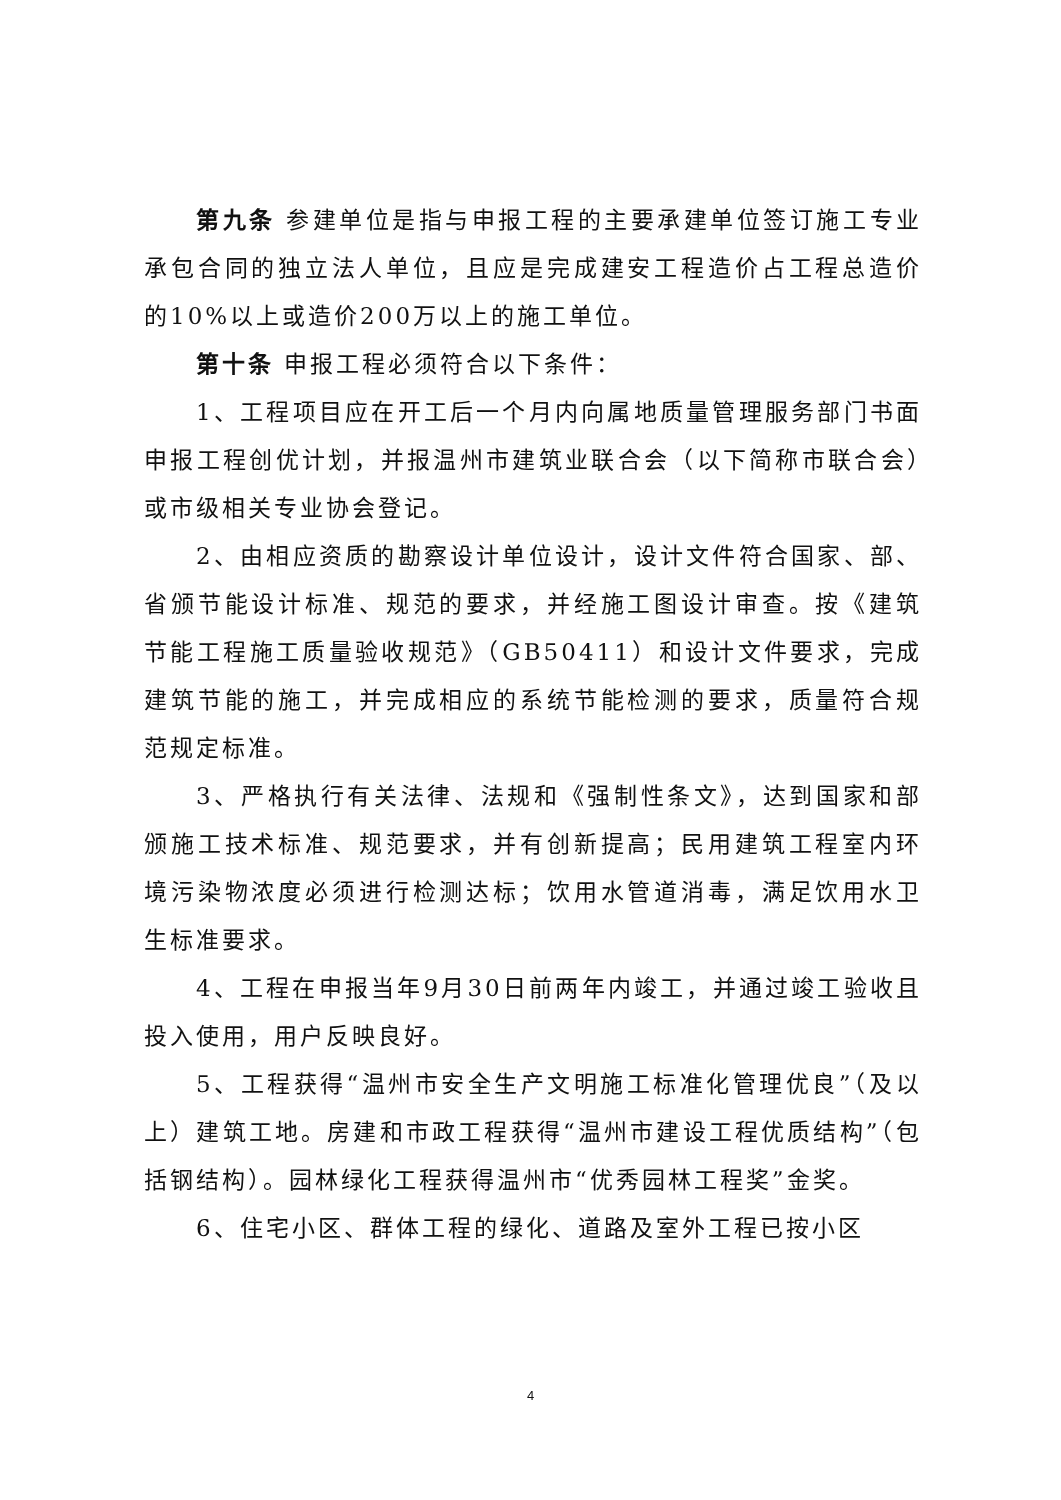第九条 参建单位是指与申报工程的主要承建单位签订施工专业承包合同的独立法人单位，且应是完成建安工程造价占工程总造价的10%以上或造价200万以上的施工单位。
第十条 申报工程必须符合以下条件：
1、工程项目应在开工后一个月内向属地质量管理服务部门书面申报工程创优计划，并报温州市建筑业联合会（以下简称市联合会）或市级相关专业协会登记。
2、由相应资质的勘察设计单位设计，设计文件符合国家、部、省颁节能设计标准、规范的要求，并经施工图设计审查。按《建筑节能工程施工质量验收规范》（GB50411）和设计文件要求，完成建筑节能的施工，并完成相应的系统节能检测的要求，质量符合规范规定标准。
3、严格执行有关法律、法规和《强制性条文》，达到国家和部颁施工技术标准、规范要求，并有创新提高；民用建筑工程室内环境污染物浓度必须进行检测达标；饮用水管道消毒，满足饮用水卫生标准要求。
4、工程在申报当年9月30日前两年内竣工，并通过竣工验收且投入使用，用户反映良好。
5、工程获得“温州市安全生产文明施工标准化管理优良”（及以上）建筑工地。房建和市政工程获得“温州市建设工程优质结构”（包括钢结构）。园林绿化工程获得温州市“优秀园林工程奖”金奖。
6、住宅小区、群体工程的绿化、道路及室外工程已按小区
4